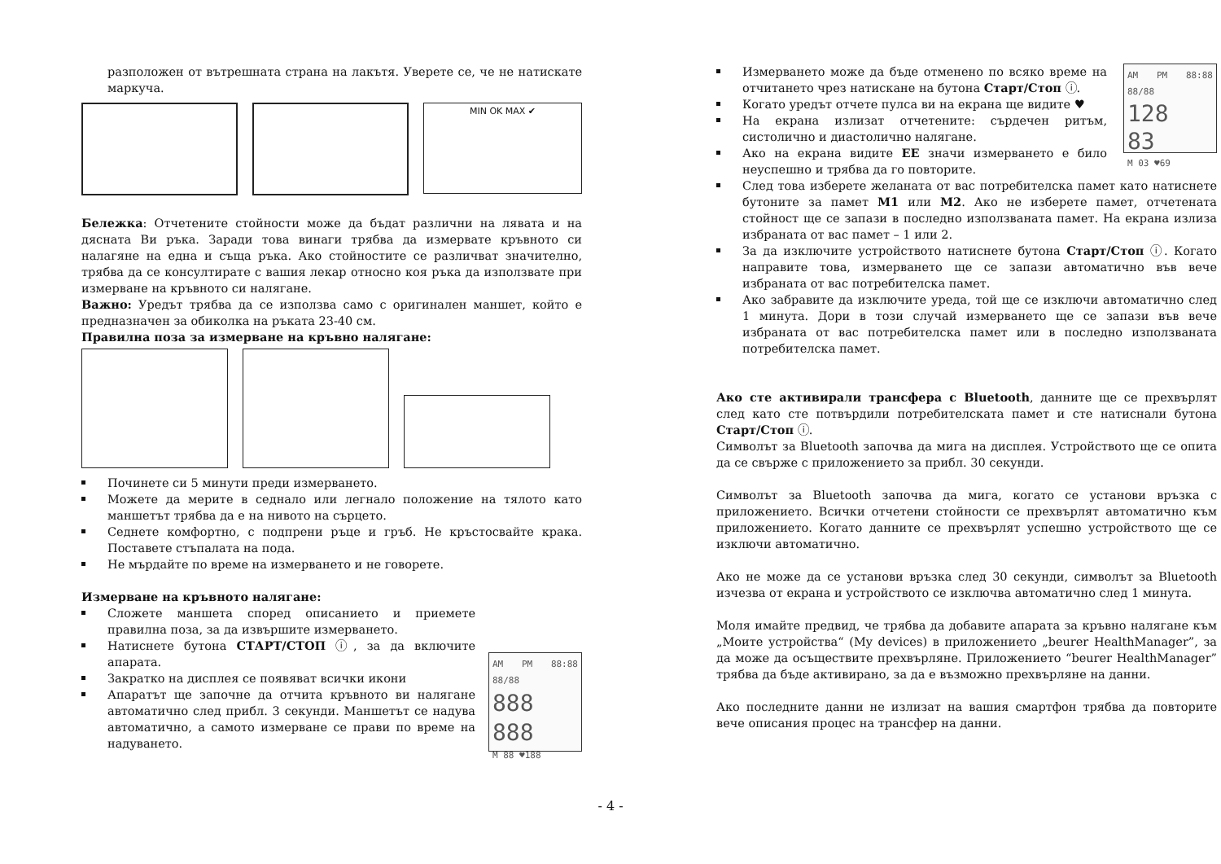разположен от вътрешната страна на лакътя. Уверете се, че не натискате маркуча.
MIN OK MAX ✔
Бележка: Отчетените стойности може да бъдат различни на лявата и на дясната Ви ръка. Заради това винаги трябва да измервате кръвното си налагяне на една и съща ръка. Ако стойностите се различват значително, трябва да се консултирате с вашия лекар относно коя ръка да използвате при измерване на кръвното си налягане.
Важно: Уредът трябва да се използва само с оригинален маншет, който е предназначен за обиколка на ръката 23-40 см.
Правилна поза за измерване на кръвно налягане:
Починете си 5 минути преди измерването.
Можете да мерите в седнало или легнало положение на тялото като маншетът трябва да е на нивото на сърцето.
Седнете комфортно, с подпрени ръце и гръб. Не кръстосвайте крака. Поставете стъпалата на пода.
Не мърдайте по време на измерването и не говорете.
Измерване на кръвното налягане:
Сложете маншета според описанието и приемете правилна поза, за да извършите измерването.
Натиснете бутона СТАРТ/СТОП ⓘ, за да включите апарата.
Закратко на дисплея се появяват всички икони
Апаратът ще започне да отчита кръвното ви налягане автоматично след прибл. 3 секунди. Маншетът се надува автоматично, а самото измерване се прави по време на надуването.
AM PM 88:88 88/88
888
888
M 88 ♥188
Измерването може да бъде отменено по всяко време на отчитането чрез натискане на бутона Старт/Стоп ⓘ.
Когато уредът отчете пулса ви на екрана ще видите ♥
На екрана излизат отчетените: сърдечен ритъм, систолично и диастолично налягане.
Ако на екрана видите ЕЕ значи измерването е било неуспешно и трябва да го повторите.
AM PM 88:88 88/88
128
83
M 03 ♥69
След това изберете желаната от вас потребителска памет като натиснете бутоните за памет M1 или M2. Ако не изберете памет, отчетената стойност ще се запази в последно използваната памет. На екрана излиза избраната от вас памет – 1 или 2.
За да изключите устройството натиснете бутона Старт/Стоп ⓘ. Когато направите това, измерването ще се запази автоматично във вече избраната от вас потребителска памет.
Ако забравите да изключите уреда, той ще се изключи автоматично след 1 минута. Дори в този случай измерването ще се запази във вече избраната от вас потребителска памет или в последно използваната потребителска памет.
Ако сте активирали трансфера с Bluetooth, данните ще се прехвърлят след като сте потвърдили потребителската памет и сте натиснали бутона Старт/Стоп ⓘ.
Символът за Bluetooth започва да мига на дисплея. Устройството ще се опита да се свърже с приложението за прибл. 30 секунди.
Символът за Bluetooth започва да мига, когато се установи връзка с приложението. Всички отчетени стойности се прехвърлят автоматично към приложението. Когато данните се прехвърлят успешно устройството ще се изключи автоматично.
Ако не може да се установи връзка след 30 секунди, символът за Bluetooth изчезва от екрана и устройството се изключва автоматично след 1 минута.
Моля имайте предвид, че трябва да добавите апарата за кръвно налягане към „Моите устройства“ (My devices) в приложението „beurer HealthManager”, за да може да осъществите прехвърляне. Приложението “beurer HealthManager” трябва да бъде активирано, за да е възможно прехвърляне на данни.
Ако последните данни не излизат на вашия смартфон трябва да повторите вече описания процес на трансфер на данни.
- 4 -